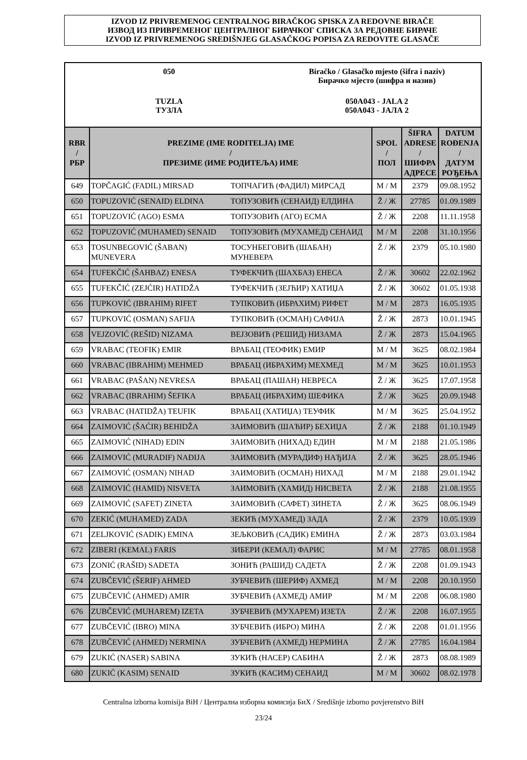IZVOD IZ PRIVREMENOG CENTRALNOG BIRAČKOG SPISKA ZA REDOVNE BIRAČE
ИЗВОД ИЗ ПРИВРЕМЕНОГ ЦЕНТРАЛНОГ БИРАЧКОГ СПИСКА ЗА РЕДОВНЕ БИРАЧЕ
IZVOD IZ PRIVREMENOG SREDIŠNJEG GLASAČKOG POPISA ZA REDOVITE GLASAČE
050 Biračko / Glasačko mjesto (šifra i naziv)
Бирачко мјесто (шифра и назив)
TUZLA
ТУЗЛА
050A043 - JALA 2
050A043 - ЈАЛА 2
| RBR / РБР | PREZIME (IME RODITELJA) IME / ПРЕЗИМЕ (ИМЕ РОДИТЕЉА) ИМЕ | | SPOL / ПОЛ | ŠIFRA ADRESE / ШИФРА АДРЕСЕ | DATUM ROĐENJA / ДАТУМ РОЂЕЊА |
| --- | --- | --- | --- | --- | --- |
| 649 | TOPČAGIĆ (FADIL) MIRSAD | ТОПЧАГИЋ (ФАДИЛ) МИРСАД | M / M | 2379 | 09.08.1952 |
| 650 | TOPUZOVIĆ (SENAID) ELDINA | ТОПУЗОВИЋ (СЕНАИД) ЕЛДИНА | Ž / Ж | 27785 | 01.09.1989 |
| 651 | TOPUZOVIĆ (AGO) ESMA | ТОПУЗОВИЋ (АГО) ЕСМА | Ž / Ж | 2208 | 11.11.1958 |
| 652 | TOPUZOVIĆ (MUHAMED) SENAID | ТОПУЗОВИЋ (МУХАМЕД) СЕНАИД | M / M | 2208 | 31.10.1956 |
| 653 | TOSUNBEGOVIĆ (ŠABAN) MUNEVERA | ТОСУНБЕГОВИЋ (ШАБАН) МУНЕВЕРА | Ž / Ж | 2379 | 05.10.1980 |
| 654 | TUFEKČIĆ (ŠAHBAZ) ENESA | ТУФЕКЧИЋ (ШАХБАЗ) ЕНЕСА | Ž / Ж | 30602 | 22.02.1962 |
| 655 | TUFEKČIĆ (ZEJĆIR) HATIDŽA | ТУФЕКЧИЋ (ЗЕЈЋИР) ХАТИЏА | Ž / Ж | 30602 | 01.05.1938 |
| 656 | TUPKOVIĆ (IBRAHIM) RIFET | ТУПКОВИЋ (ИБРАХИМ) РИФЕТ | M / M | 2873 | 16.05.1935 |
| 657 | TUPKOVIĆ (OSMAN) SAFIJA | ТУПКОВИЋ (ОСМАН) САФИЈА | Ž / Ж | 2873 | 10.01.1945 |
| 658 | VEJZOVIĆ (REŠID) NIZAMA | ВЕЈЗОВИЋ (РЕШИД) НИЗАМА | Ž / Ж | 2873 | 15.04.1965 |
| 659 | VRABAC (TEOFIK) EMIR | ВРАБАЦ (ТЕОФИК) ЕМИР | M / M | 3625 | 08.02.1984 |
| 660 | VRABAC (IBRAHIM) MEHMED | ВРАБАЦ (ИБРАХИМ) МЕХМЕД | M / M | 3625 | 10.01.1953 |
| 661 | VRABAC (PAŠAN) NEVRESA | ВРАБАЦ (ПАШАН) НЕВРЕСА | Ž / Ж | 3625 | 17.07.1958 |
| 662 | VRABAC (IBRAHIM) ŠEFIKA | ВРАБАЦ (ИБРАХИМ) ШЕФИКА | Ž / Ж | 3625 | 20.09.1948 |
| 663 | VRABAC (HATIDŽA) TEUFIK | ВРАБАЦ (ХАТИЏА) ТЕУФИК | M / M | 3625 | 25.04.1952 |
| 664 | ZAIMOVIĆ (ŠAĆIR) BEHIDŽA | ЗАИМОВИЋ (ШАЋИР) БЕХИЏА | Ž / Ж | 2188 | 01.10.1949 |
| 665 | ZAIMOVIĆ (NIHAD) EDIN | ЗАИМОВИЋ (НИХАД) ЕДИН | M / M | 2188 | 21.05.1986 |
| 666 | ZAIMOVIĆ (MURADIF) NAĐIJA | ЗАИМОВИЋ (МУРАДИФ) НАЂИЈА | Ž / Ж | 3625 | 28.05.1946 |
| 667 | ZAIMOVIĆ (OSMAN) NIHAD | ЗАИМОВИЋ (ОСМАН) НИХАД | M / M | 2188 | 29.01.1942 |
| 668 | ZAIMOVIĆ (HAMID) NISVETA | ЗАИМОВИЋ (ХАМИД) НИСВЕТА | Ž / Ж | 2188 | 21.08.1955 |
| 669 | ZAIMOVIĆ (SAFET) ZINETA | ЗАИМОВИЋ (САФЕТ) ЗИНЕТА | Ž / Ж | 3625 | 08.06.1949 |
| 670 | ZEKIĆ (MUHAMED) ZADA | ЗЕКИЋ (МУХАМЕД) ЗАДА | Ž / Ж | 2379 | 10.05.1939 |
| 671 | ZELJKOVIĆ (SADIK) EMINA | ЗЕЉКОВИЋ (САДИК) ЕМИНА | Ž / Ж | 2873 | 03.03.1984 |
| 672 | ZIBERI (KEMAL) FARIS | ЗИБЕРИ (КЕМАЛ) ФАРИС | M / M | 27785 | 08.01.1958 |
| 673 | ZONIĆ (RAŠID) SADETA | ЗОНИЋ (РАШИД) САДЕТА | Ž / Ж | 2208 | 01.09.1943 |
| 674 | ZUBČEVIĆ (ŠERIF) AHMED | ЗУБЧЕВИЋ (ШЕРИФ) АХМЕД | M / M | 2208 | 20.10.1950 |
| 675 | ZUBČEVIĆ (AHMED) AMIR | ЗУБЧЕВИЋ (АХМЕД) АМИР | M / M | 2208 | 06.08.1980 |
| 676 | ZUBČEVIĆ (MUHAREM) IZETA | ЗУБЧЕВИЋ (МУХАРЕМ) ИЗЕТА | Ž / Ж | 2208 | 16.07.1955 |
| 677 | ZUBČEVIĆ (IBRO) MINA | ЗУБЧЕВИЋ (ИБРО) МИНА | Ž / Ж | 2208 | 01.01.1956 |
| 678 | ZUBČEVIĆ (AHMED) NERMINA | ЗУБЧЕВИЋ (АХМЕД) НЕРМИНА | Ž / Ж | 27785 | 16.04.1984 |
| 679 | ZUKIĆ (NASER) SABINA | ЗУКИЋ (НАСЕР) САБИНА | Ž / Ж | 2873 | 08.08.1989 |
| 680 | ZUKIĆ (KASIM) SENAID | ЗУКИЋ (КАСИМ) СЕНАИД | M / M | 30602 | 08.02.1978 |
Centralna izborna komisija BiH / Централна изборна комисија БиХ / Središnje izborno povjerenstvo BiH
23/24